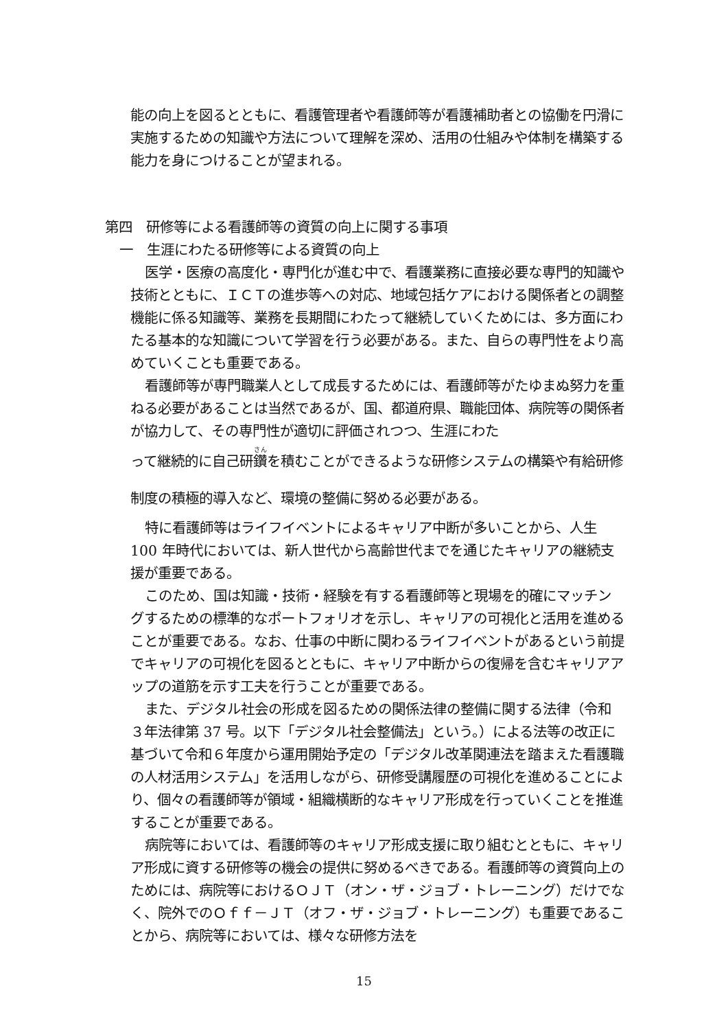能の向上を図るとともに、看護管理者や看護師等が看護補助者との協働を円滑に実施するための知識や方法について理解を深め、活用の仕組みや体制を構築する能力を身につけることが望まれる。
第四　研修等による看護師等の資質の向上に関する事項
一　生涯にわたる研修等による資質の向上
医学・医療の高度化・専門化が進む中で、看護業務に直接必要な専門的知識や技術とともに、ＩＣＴの進歩等への対応、地域包括ケアにおける関係者との調整機能に係る知識等、業務を長期間にわたって継続していくためには、多方面にわたる基本的な知識について学習を行う必要がある。また、自らの専門性をより高めていくことも重要である。
看護師等が専門職業人として成長するためには、看護師等がたゆまぬ努力を重ねる必要があることは当然であるが、国、都道府県、職能団体、病院等の関係者が協力して、その専門性が適切に評価されつつ、生涯にわた
って継続的に自己研鑽を積むことができるような研修システムの構築や有給研修制度の積極的導入など、環境の整備に努める必要がある。
特に看護師等はライフイベントによるキャリア中断が多いことから、人生 100 年時代においては、新人世代から高齢世代までを通じたキャリアの継続支援が重要である。
このため、国は知識・技術・経験を有する看護師等と現場を的確にマッチングするための標準的なポートフォリオを示し、キャリアの可視化と活用を進めることが重要である。なお、仕事の中断に関わるライフイベントがあるという前提でキャリアの可視化を図るとともに、キャリア中断からの復帰を含むキャリアアップの道筋を示す工夫を行うことが重要である。
また、デジタル社会の形成を図るための関係法律の整備に関する法律（令和３年法律第 37 号。以下「デジタル社会整備法」という。）による法等の改正に基づいて令和６年度から運用開始予定の「デジタル改革関連法を踏まえた看護職の人材活用システム」を活用しながら、研修受講履歴の可視化を進めることにより、個々の看護師等が領域・組織横断的なキャリア形成を行っていくことを推進することが重要である。
病院等においては、看護師等のキャリア形成支援に取り組むとともに、キャリア形成に資する研修等の機会の提供に努めるべきである。看護師等の資質向上のためには、病院等におけるＯＪＴ（オン・ザ・ジョブ・トレーニング）だけでなく、院外でのＯｆｆ－ＪＴ（オフ・ザ・ジョブ・トレーニング）も重要であることから、病院等においては、様々な研修方法を
15